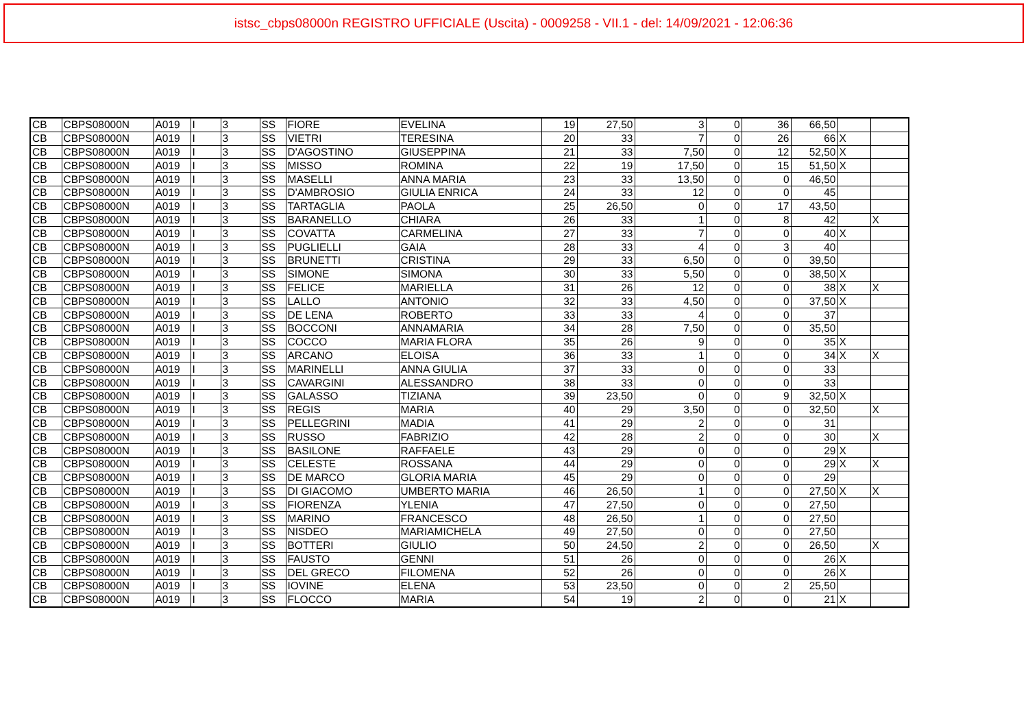istsc_cbps08000n REGISTRO UFFICIALE (Uscita) - 0009258 - VII.1 - del: 14/09/2021 - 12:06:36
| CB | CBPS08000N | A019 | I | 3 | SS | FIORE | EVELINA | 19 | 27,50 | 3 | 0 | 36 | 66,50 | | |
| CB | CBPS08000N | A019 | I | 3 | SS | VIETRI | TERESINA | 20 | 33 | 7 | 0 | 26 | 66 | X | |
| CB | CBPS08000N | A019 | I | 3 | SS | D'AGOSTINO | GIUSEPPINA | 21 | 33 | 7,50 | 0 | 12 | 52,50 | X | |
| CB | CBPS08000N | A019 | I | 3 | SS | MISSO | ROMINA | 22 | 19 | 17,50 | 0 | 15 | 51,50 | X | |
| CB | CBPS08000N | A019 | I | 3 | SS | MASELLI | ANNA MARIA | 23 | 33 | 13,50 | 0 | 0 | 46,50 | | |
| CB | CBPS08000N | A019 | I | 3 | SS | D'AMBROSIO | GIULIA ENRICA | 24 | 33 | 12 | 0 | 0 | 45 | | |
| CB | CBPS08000N | A019 | I | 3 | SS | TARTAGLIA | PAOLA | 25 | 26,50 | 0 | 0 | 17 | 43,50 | | |
| CB | CBPS08000N | A019 | I | 3 | SS | BARANELLO | CHIARA | 26 | 33 | 1 | 0 | 8 | 42 | | X |
| CB | CBPS08000N | A019 | I | 3 | SS | COVATTA | CARMELINA | 27 | 33 | 7 | 0 | 0 | 40 | X | |
| CB | CBPS08000N | A019 | I | 3 | SS | PUGLIELLI | GAIA | 28 | 33 | 4 | 0 | 3 | 40 | | |
| CB | CBPS08000N | A019 | I | 3 | SS | BRUNETTI | CRISTINA | 29 | 33 | 6,50 | 0 | 0 | 39,50 | | |
| CB | CBPS08000N | A019 | I | 3 | SS | SIMONE | SIMONA | 30 | 33 | 5,50 | 0 | 0 | 38,50 | X | |
| CB | CBPS08000N | A019 | I | 3 | SS | FELICE | MARIELLA | 31 | 26 | 12 | 0 | 0 | 38 | X | X |
| CB | CBPS08000N | A019 | I | 3 | SS | LALLO | ANTONIO | 32 | 33 | 4,50 | 0 | 0 | 37,50 | X | |
| CB | CBPS08000N | A019 | I | 3 | SS | DE LENA | ROBERTO | 33 | 33 | 4 | 0 | 0 | 37 | | |
| CB | CBPS08000N | A019 | I | 3 | SS | BOCCONI | ANNAMARIA | 34 | 28 | 7,50 | 0 | 0 | 35,50 | | |
| CB | CBPS08000N | A019 | I | 3 | SS | COCCO | MARIA FLORA | 35 | 26 | 9 | 0 | 0 | 35 | X | |
| CB | CBPS08000N | A019 | I | 3 | SS | ARCANO | ELOISA | 36 | 33 | 1 | 0 | 0 | 34 | X | X |
| CB | CBPS08000N | A019 | I | 3 | SS | MARINELLI | ANNA GIULIA | 37 | 33 | 0 | 0 | 0 | 33 | | |
| CB | CBPS08000N | A019 | I | 3 | SS | CAVARGINI | ALESSANDRO | 38 | 33 | 0 | 0 | 0 | 33 | | |
| CB | CBPS08000N | A019 | I | 3 | SS | GALASSO | TIZIANA | 39 | 23,50 | 0 | 0 | 9 | 32,50 | X | |
| CB | CBPS08000N | A019 | I | 3 | SS | REGIS | MARIA | 40 | 29 | 3,50 | 0 | 0 | 32,50 | | X |
| CB | CBPS08000N | A019 | I | 3 | SS | PELLEGRINI | MADIA | 41 | 29 | 2 | 0 | 0 | 31 | | |
| CB | CBPS08000N | A019 | I | 3 | SS | RUSSO | FABRIZIO | 42 | 28 | 2 | 0 | 0 | 30 | | X |
| CB | CBPS08000N | A019 | I | 3 | SS | BASILONE | RAFFAELE | 43 | 29 | 0 | 0 | 0 | 29 | X | |
| CB | CBPS08000N | A019 | I | 3 | SS | CELESTE | ROSSANA | 44 | 29 | 0 | 0 | 0 | 29 | X | X |
| CB | CBPS08000N | A019 | I | 3 | SS | DE MARCO | GLORIA MARIA | 45 | 29 | 0 | 0 | 0 | 29 | | |
| CB | CBPS08000N | A019 | I | 3 | SS | DI GIACOMO | UMBERTO MARIA | 46 | 26,50 | 1 | 0 | 0 | 27,50 | X | X |
| CB | CBPS08000N | A019 | I | 3 | SS | FIORENZA | YLENIA | 47 | 27,50 | 0 | 0 | 0 | 27,50 | | |
| CB | CBPS08000N | A019 | I | 3 | SS | MARINO | FRANCESCO | 48 | 26,50 | 1 | 0 | 0 | 27,50 | | |
| CB | CBPS08000N | A019 | I | 3 | SS | NISDEO | MARIAMICHELA | 49 | 27,50 | 0 | 0 | 0 | 27,50 | | |
| CB | CBPS08000N | A019 | I | 3 | SS | BOTTERI | GIULIO | 50 | 24,50 | 2 | 0 | 0 | 26,50 | | X |
| CB | CBPS08000N | A019 | I | 3 | SS | FAUSTO | GENNI | 51 | 26 | 0 | 0 | 0 | 26 | X | |
| CB | CBPS08000N | A019 | I | 3 | SS | DEL GRECO | FILOMENA | 52 | 26 | 0 | 0 | 0 | 26 | X | |
| CB | CBPS08000N | A019 | I | 3 | SS | IOVINE | ELENA | 53 | 23,50 | 0 | 0 | 2 | 25,50 | | |
| CB | CBPS08000N | A019 | I | 3 | SS | FLOCCO | MARIA | 54 | 19 | 2 | 0 | 0 | 21 | X | |